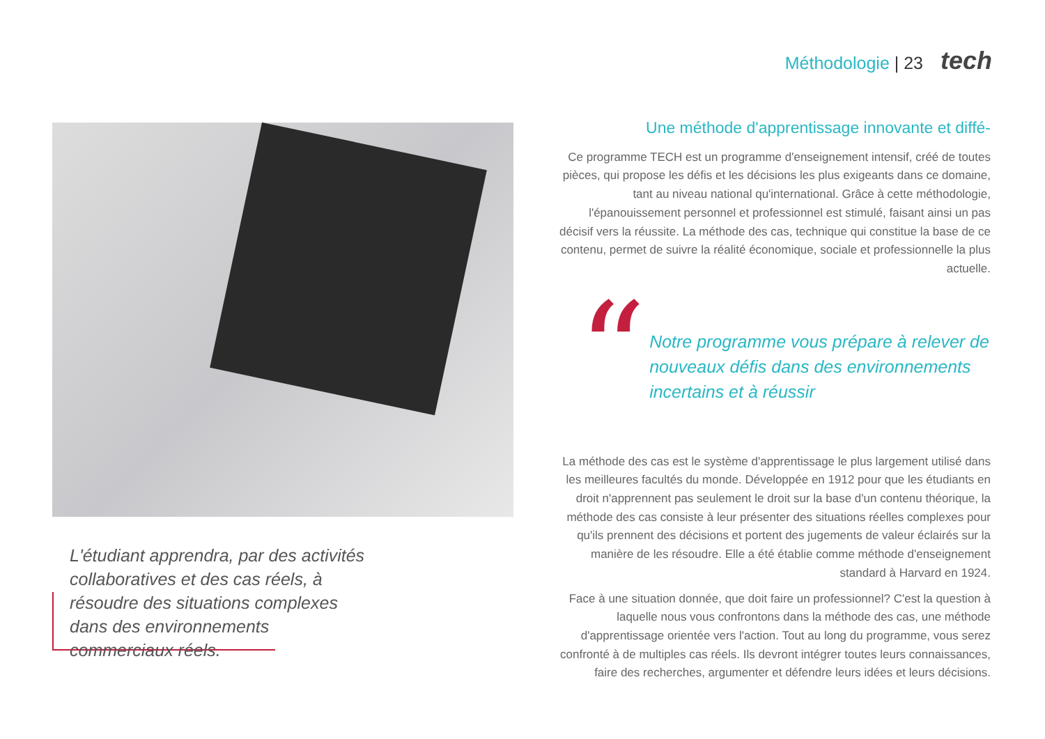Méthodologie | 23 tech
L'étudiant apprendra, par des activités collaboratives et des cas réels, à résoudre des situations complexes dans des environnements commerciaux réels.
Une méthode d'apprentissage innovante et diffé-
Ce programme TECH est un programme d'enseignement intensif, créé de toutes pièces, qui propose les défis et les décisions les plus exigeants dans ce domaine, tant au niveau national qu'international. Grâce à cette méthodologie, l'épanouissement personnel et professionnel est stimulé, faisant ainsi un pas décisif vers la réussite. La méthode des cas, technique qui constitue la base de ce contenu, permet de suivre la réalité économique, sociale et professionnelle la plus actuelle.
“
Notre programme vous prépare à relever de nouveaux défis dans des environnements incertains et à réussir
La méthode des cas est le système d'apprentissage le plus largement utilisé dans les meilleures facultés du monde. Développée en 1912 pour que les étudiants en droit n'apprennent pas seulement le droit sur la base d'un contenu théorique, la méthode des cas consiste à leur présenter des situations réelles complexes pour qu'ils prennent des décisions et portent des jugements de valeur éclairés sur la manière de les résoudre. Elle a été établie comme méthode d'enseignement standard à Harvard en 1924.
Face à une situation donnée, que doit faire un professionnel? C'est la question à laquelle nous vous confrontons dans la méthode des cas, une méthode d'apprentissage orientée vers l'action. Tout au long du programme, vous serez confronté à de multiples cas réels. Ils devront intégrer toutes leurs connaissances, faire des recherches, argumenter et défendre leurs idées et leurs décisions.